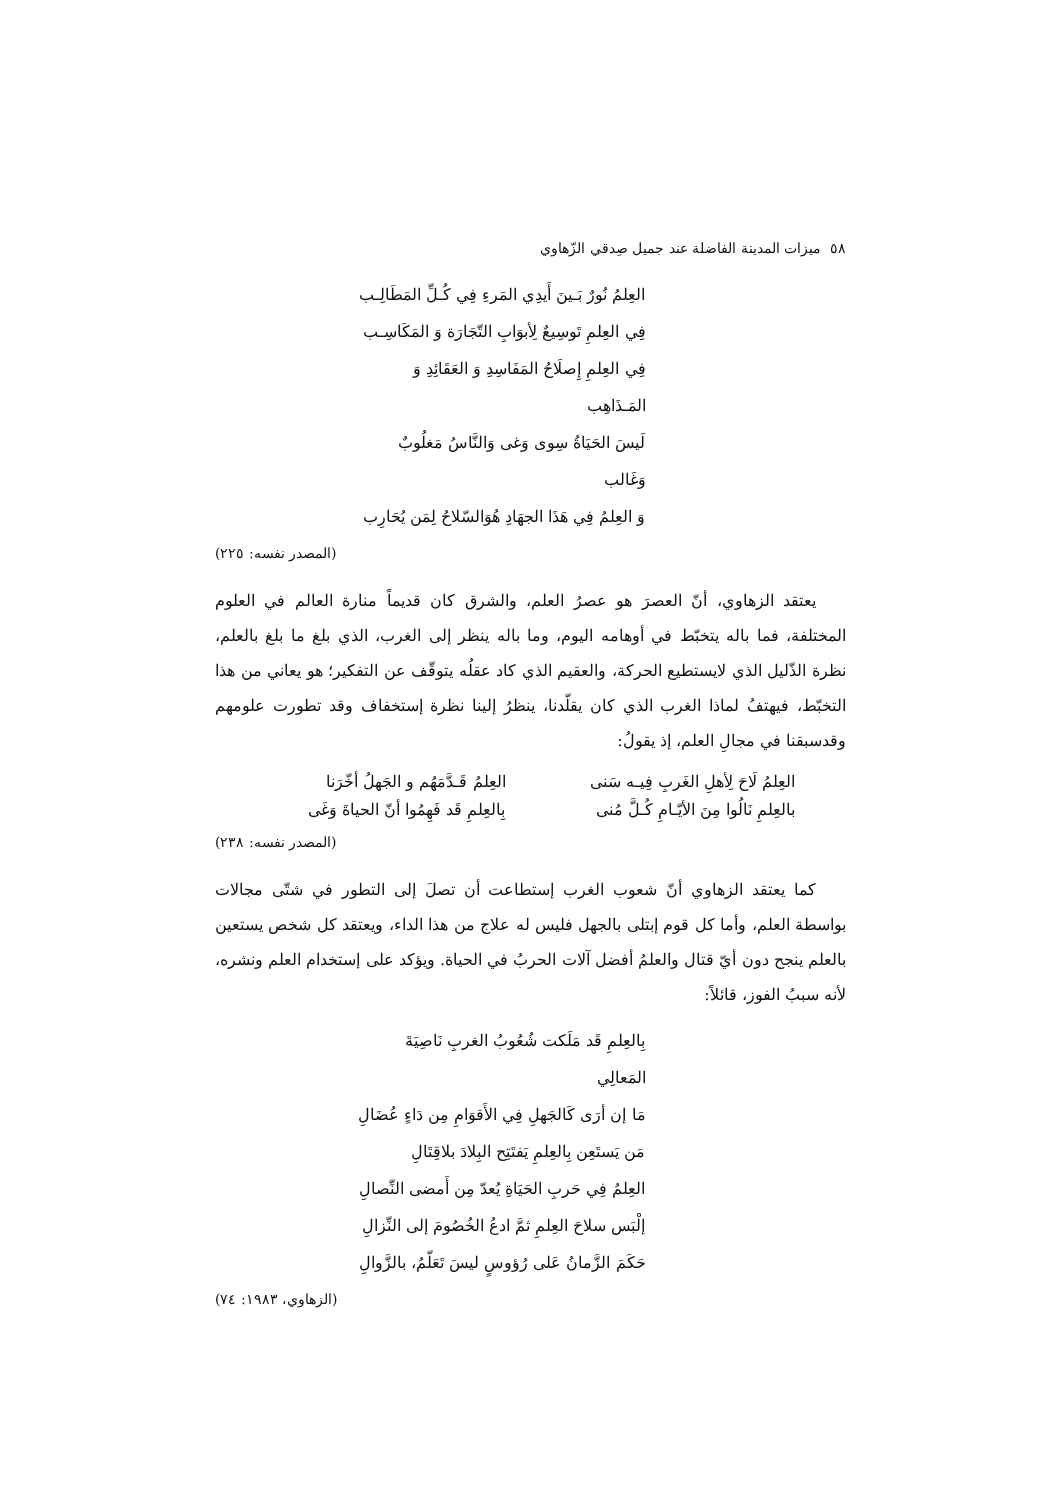٥٨ ميزات المدينة الفاضلة عند جميل صِدقي الزّهاوي
العِلمُ نُورٌ بَـينَ أَيدِي المَرءِ فِي كُـلِّ المَطَالِـب
فِي العِلمِ تَوسِيعٌ لِأبوَابِ التّجَارَة وَ المَكَاسِـب
فِي العِلمِ إِصلَاحُ المَفَاسِدِ وَ العَقَائِدِ وَ المَـذَاهِب
لَيسَ الحَيَاةُ سِوى وَغى وَالنَّاسُ مَغلُوبٌ وَغَالب
وَ العِلمُ فِي هَذَا الجهَادِ هُوَالسّلاحُ لِمَن يُحَارِب
(المصدر نفسه: ٢٢٥)
يعتقد الزهاوي، أنّ العصرَ هو عصرُ العلم، والشرق كان قديماً منارة العالم في العلوم المختلفة، فما باله يتخبّط في أوهامه اليوم، وما باله ينظر إلى الغرب، الذي بلغ ما بلغ بالعلم، نظرة الذّليل الذي لايستطيع الحركة، والعقيم الذي كاد عقلُه يتوقّف عن التفكير؛ هو يعاني من هذا التخبّط، فيهتفُ لماذا الغرب الذي كان يقلّدنا، ينظرُ إلينا نظرة إستخفاف وقد تطورت علومهم وقدسبقنا في مجالِ العلم، إذ يقولُ:
العِلمُ لَاحَ لِأهلِ الغَربِ فِيـه سَنى
بالعِلمِ نَالُوا مِنَ الأيّـامِ كُـلَّ مُنى
العِلمُ قَـدَّمَهُم و الجَهلُ أخّرَنا
بِالعِلمِ قَد فَهِمُوا أنّ الحياةَ وَغَى
(المصدر نفسه: ٢٣٨)
كما يعتقد الزهاوي أنّ شعوب الغرب إستطاعت أن تصلَ إلى التطور في شتّى مجالات بواسطة العلم، وأما كل قوم إبتلى بالجهل فليس له علاج من هذا الداء، ويعتقد كل شخص يستعين بالعلم ينجح دون أيّ قتال والعلمُ أفضل آلات الحربُ في الحياة. ويؤكد على إستخدام العلم ونشره، لأنه سببُ الفوز، قائلاً:
بِالعِلمِ قَد مَلَكت شُعُوبُ الغربِ نَاصِيَةَ المَعالِي
مَا إن أرَى كَالجَهلِ فِي الأَقوَامِ مِن دَاءٍ عُضَالِ
مَن يَستَعِن بِالعِلمِ يَفتَتِح البِلادَ بلاقِتَالِ
العِلمُ فِي حَربِ الحَيَاةِ يُعدّ مِن أَمضى النِّصالِ
إلْبَس سلاحَ العِلمِ ثمَّ ادعُ الخُصُومَ إلى النِّزالِ
حَكَمَ الزَّمانُ عَلى رُؤوسٍ ليسَ تَعَلّمُ، بالزَّوالِ
(الزهاوي، ١٩٨٣: ٧٤)